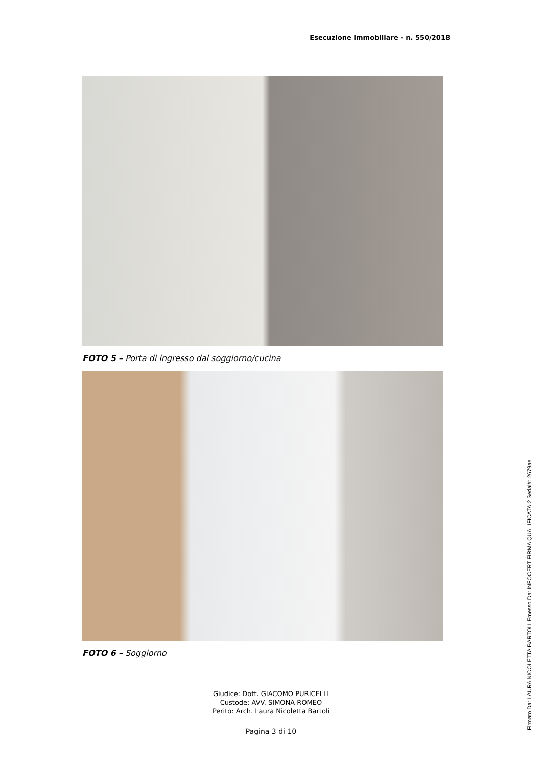Esecuzione Immobiliare - n. 550/2018
FOTO 5 – Porta di ingresso dal soggiorno/cucina
FOTO 6 – Soggiorno
Giudice: Dott. GIACOMO PURICELLI
Custode: AVV. SIMONA ROMEO
Perito: Arch. Laura Nicoletta Bartoli
Pagina 3 di 10
Firmato Da: LAURA NICOLETTA BARTOLI Emesso Da: INFOCERT FIRMA QUALIFICATA 2 Serial#: 2679ae